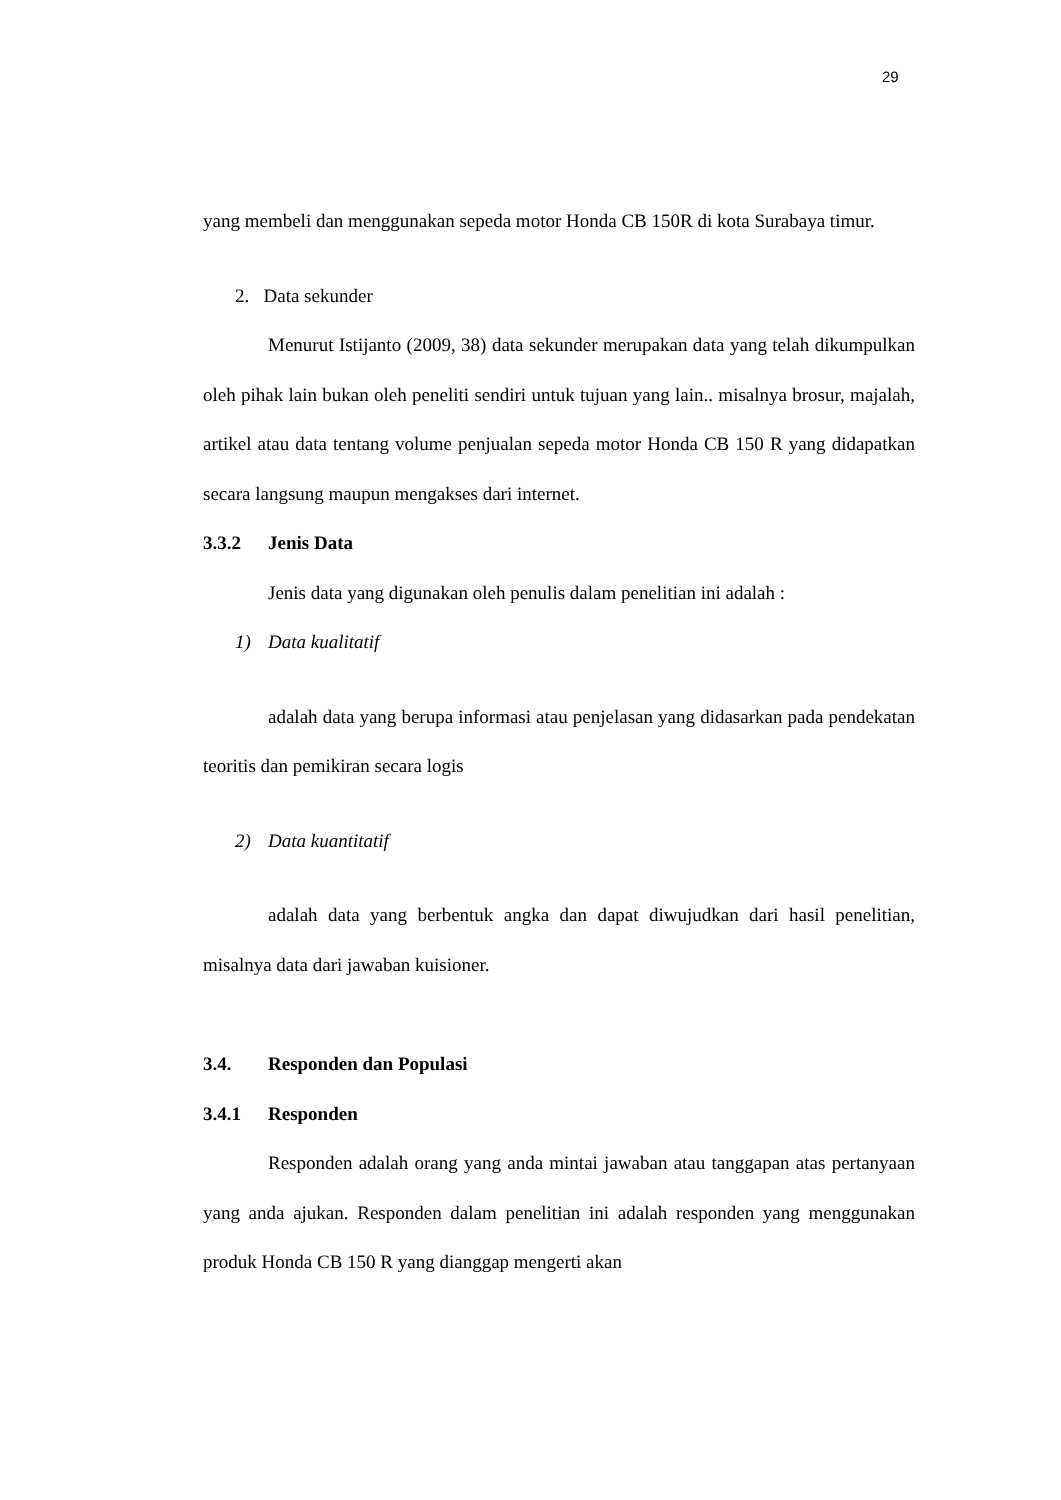29
yang membeli dan menggunakan sepeda motor Honda CB 150R di kota Surabaya timur.
2. Data sekunder
Menurut Istijanto (2009, 38) data sekunder merupakan data yang telah dikumpulkan oleh pihak lain bukan oleh peneliti sendiri untuk tujuan yang lain.. misalnya brosur, majalah, artikel atau data tentang volume penjualan sepeda motor Honda CB 150 R yang didapatkan secara langsung maupun mengakses dari internet.
3.3.2 Jenis Data
Jenis data yang digunakan oleh penulis dalam penelitian ini adalah :
1) Data kualitatif
adalah data yang berupa informasi atau penjelasan yang didasarkan pada pendekatan teoritis dan pemikiran secara logis
2) Data kuantitatif
adalah data yang berbentuk angka dan dapat diwujudkan dari hasil penelitian, misalnya data dari jawaban kuisioner.
3.4. Responden dan Populasi
3.4.1 Responden
Responden adalah orang yang anda mintai jawaban atau tanggapan atas pertanyaan yang anda ajukan. Responden dalam penelitian ini adalah responden yang menggunakan produk Honda CB 150 R yang dianggap mengerti akan